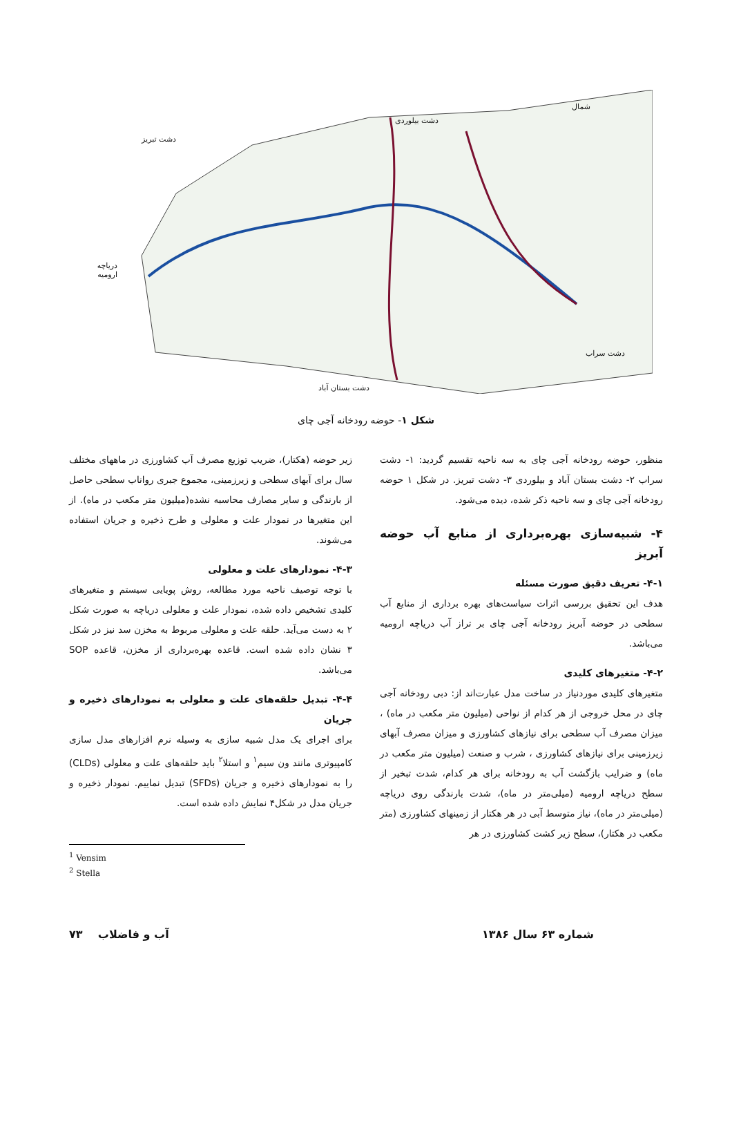شمال
دشت بیلوردی
دشت تبریز
دریاچه ارومیه
دشت سراب
دشت بستان آباد
شکل ۱- حوضه رودخانه آجی چای
منظور، حوضه رودخانه آجی چای به سه ناحیه تقسیم گردید: ۱- دشت سراب ۲- دشت بستان آباد و بیلوردی ۳- دشت تبریز. در شکل ۱ حوضه رودخانه آجی چای و سه ناحیه ذکر شده، دیده می‌شود.
۴- شبیه‌سازی بهره‌برداری از منابع آب حوضه آبریز
۴-۱- تعریف دقیق صورت مسئله
هدف این تحقیق بررسی اثرات سیاست‌های بهره برداری از منابع آب سطحی در حوضه آبریز رودخانه آجی چای بر تراز آب دریاچه ارومیه می‌باشد.
۴-۲- متغیرهای کلیدی
متغیرهای کلیدی موردنیاز در ساخت مدل عبارت‌اند از: دبی رودخانه آجی چای در محل خروجی از هر کدام از نواحی (میلیون متر مکعب در ماه) ، میزان مصرف آب سطحی برای نیازهای کشاورزی و میزان مصرف آبهای زیرزمینی برای نیازهای کشاورزی ، شرب و صنعت (میلیون متر مکعب در ماه) و ضرایب بازگشت آب به رودخانه برای هر کدام، شدت تبخیر از سطح دریاچه ارومیه (میلی‌متر در ماه)، شدت بارندگی روی دریاچه (میلی‌متر در ماه)، نیاز متوسط آبی در هر هکتار از زمینهای کشاورزی (متر مکعب در هکتار)، سطح زیر کشت کشاورزی در هر
زیر حوضه (هکتار)، ضریب توزیع مصرف آب کشاورزی در ماههای مختلف سال برای آبهای سطحی و زیرزمینی، مجموع جبری رواناب سطحی حاصل از بارندگی و سایر مصارف محاسبه نشده(میلیون متر مکعب در ماه). از این متغیرها در نمودار علت و معلولی و طرح ذخیره و جریان استفاده می‌شوند.
۴-۳- نمودارهای علت و معلولی
با توجه توصیف ناحیه مورد مطالعه، روش پویایی سیستم و متغیرهای کلیدی تشخیص داده شده، نمودار علت و معلولی دریاچه به صورت شکل ۲ به دست می‌آید. حلقه علت و معلولی مربوط به مخزن سد نیز در شکل ۳ نشان داده شده است. قاعده بهره‌برداری از مخزن، قاعده SOP می‌باشد.
۴-۴- تبدیل حلقه‌های علت و معلولی به نمودارهای ذخیره و جریان
برای اجرای یک مدل شبیه سازی به وسیله نرم افزارهای مدل سازی کامپیوتری مانند ون سیم<sup>۱</sup> و استلا<sup>۲</sup> باید حلقه‌های علت و معلولی (CLDs) را به نمودارهای ذخیره و جریان (SFDs) تبدیل نماییم. نمودار ذخیره و جریان مدل در شکل۴ نمایش داده شده است.
<sup>1</sup> Vensim
<sup>2</sup> Stella
شماره ۶۳ سال ۱۳۸۶ آب و فاضلاب ۷۳